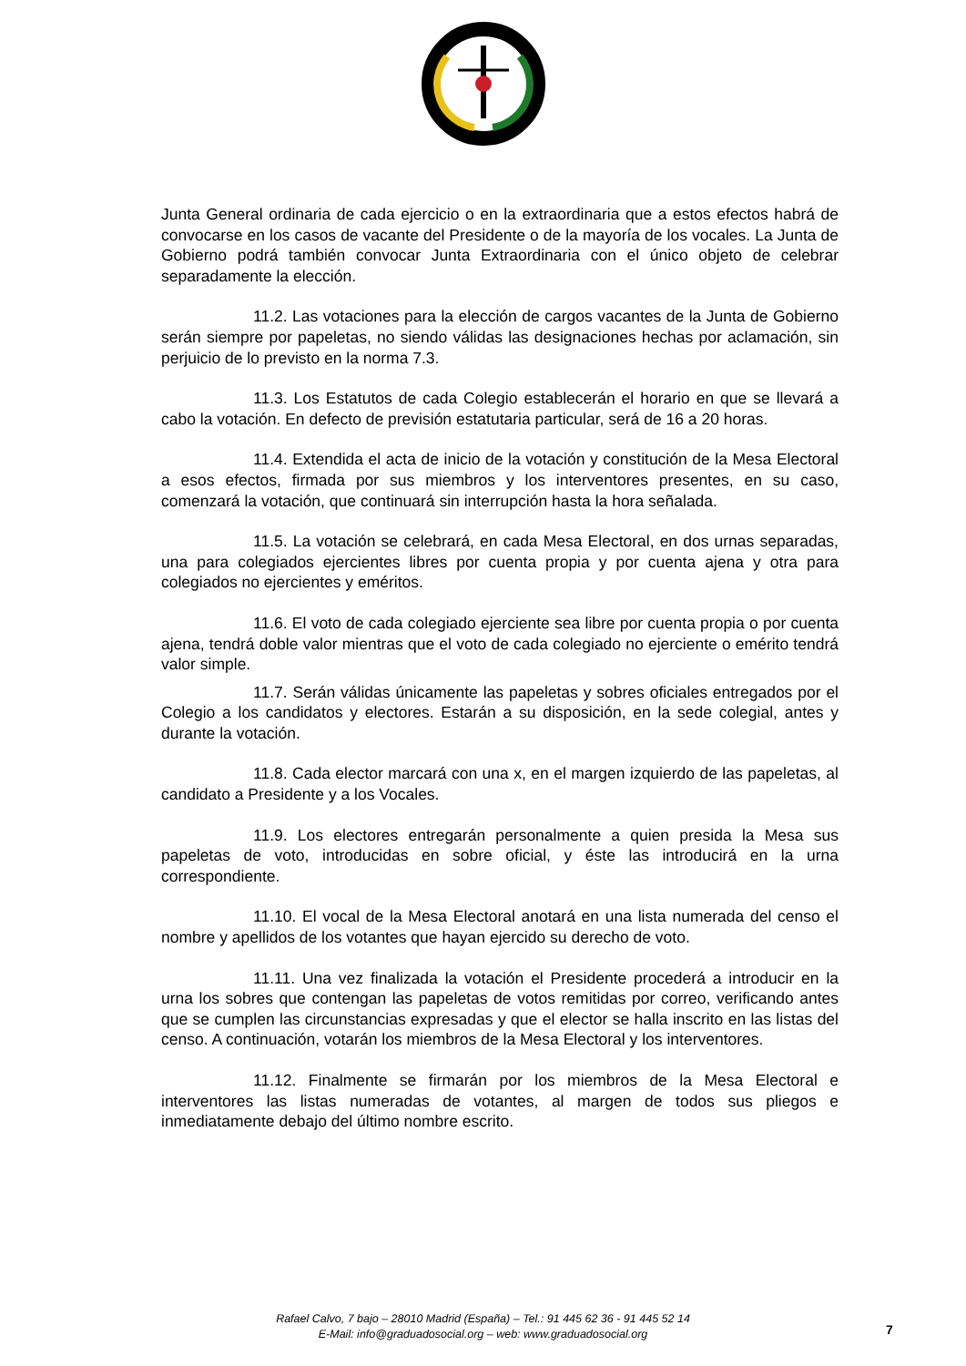Junta General ordinaria de cada ejercicio o en la extraordinaria que a estos efectos habrá de convocarse en los casos de vacante del Presidente o de la mayoría de los vocales. La Junta de Gobierno podrá también convocar Junta Extraordinaria con el único objeto de celebrar separadamente la elección.
11.2. Las votaciones para la elección de cargos vacantes de la Junta de Gobierno serán siempre por papeletas, no siendo válidas las designaciones hechas por aclamación, sin perjuicio de lo previsto en la norma 7.3.
11.3. Los Estatutos de cada Colegio establecerán el horario en que se llevará a cabo la votación. En defecto de previsión estatutaria particular, será de 16 a 20 horas.
11.4. Extendida el acta de inicio de la votación y constitución de la Mesa Electoral a esos efectos, firmada por sus miembros y los interventores presentes, en su caso, comenzará la votación, que continuará sin interrupción hasta la hora señalada.
11.5. La votación se celebrará, en cada Mesa Electoral, en dos urnas separadas, una para colegiados ejercientes libres por cuenta propia y por cuenta ajena y otra para colegiados no ejercientes y eméritos.
11.6. El voto de cada colegiado ejerciente sea libre por cuenta propia o por cuenta ajena, tendrá doble valor mientras que el voto de cada colegiado no ejerciente o emérito tendrá valor simple.
11.7. Serán válidas únicamente las papeletas y sobres oficiales entregados por el Colegio a los candidatos y electores. Estarán a su disposición, en la sede colegial, antes y durante la votación.
11.8. Cada elector marcará con una x, en el margen izquierdo de las papeletas, al candidato a Presidente y a los Vocales.
11.9. Los electores entregarán personalmente a quien presida la Mesa sus papeletas de voto, introducidas en sobre oficial, y éste las introducirá en la urna correspondiente.
11.10. El vocal de la Mesa Electoral anotará en una lista numerada del censo el nombre y apellidos de los votantes que hayan ejercido su derecho de voto.
11.11. Una vez finalizada la votación el Presidente procederá a introducir en la urna los sobres que contengan las papeletas de votos remitidas por correo, verificando antes que se cumplen las circunstancias expresadas y que el elector se halla inscrito en las listas del censo. A continuación, votarán los miembros de la Mesa Electoral y los interventores.
11.12. Finalmente se firmarán por los miembros de la Mesa Electoral e interventores las listas numeradas de votantes, al margen de todos sus pliegos e inmediatamente debajo del último nombre escrito.
Rafael Calvo, 7 bajo – 28010 Madrid (España) – Tel.: 91 445 62 36 - 91 445 52 14
E-Mail: info@graduadosocial.org – web: www.graduadosocial.org
7